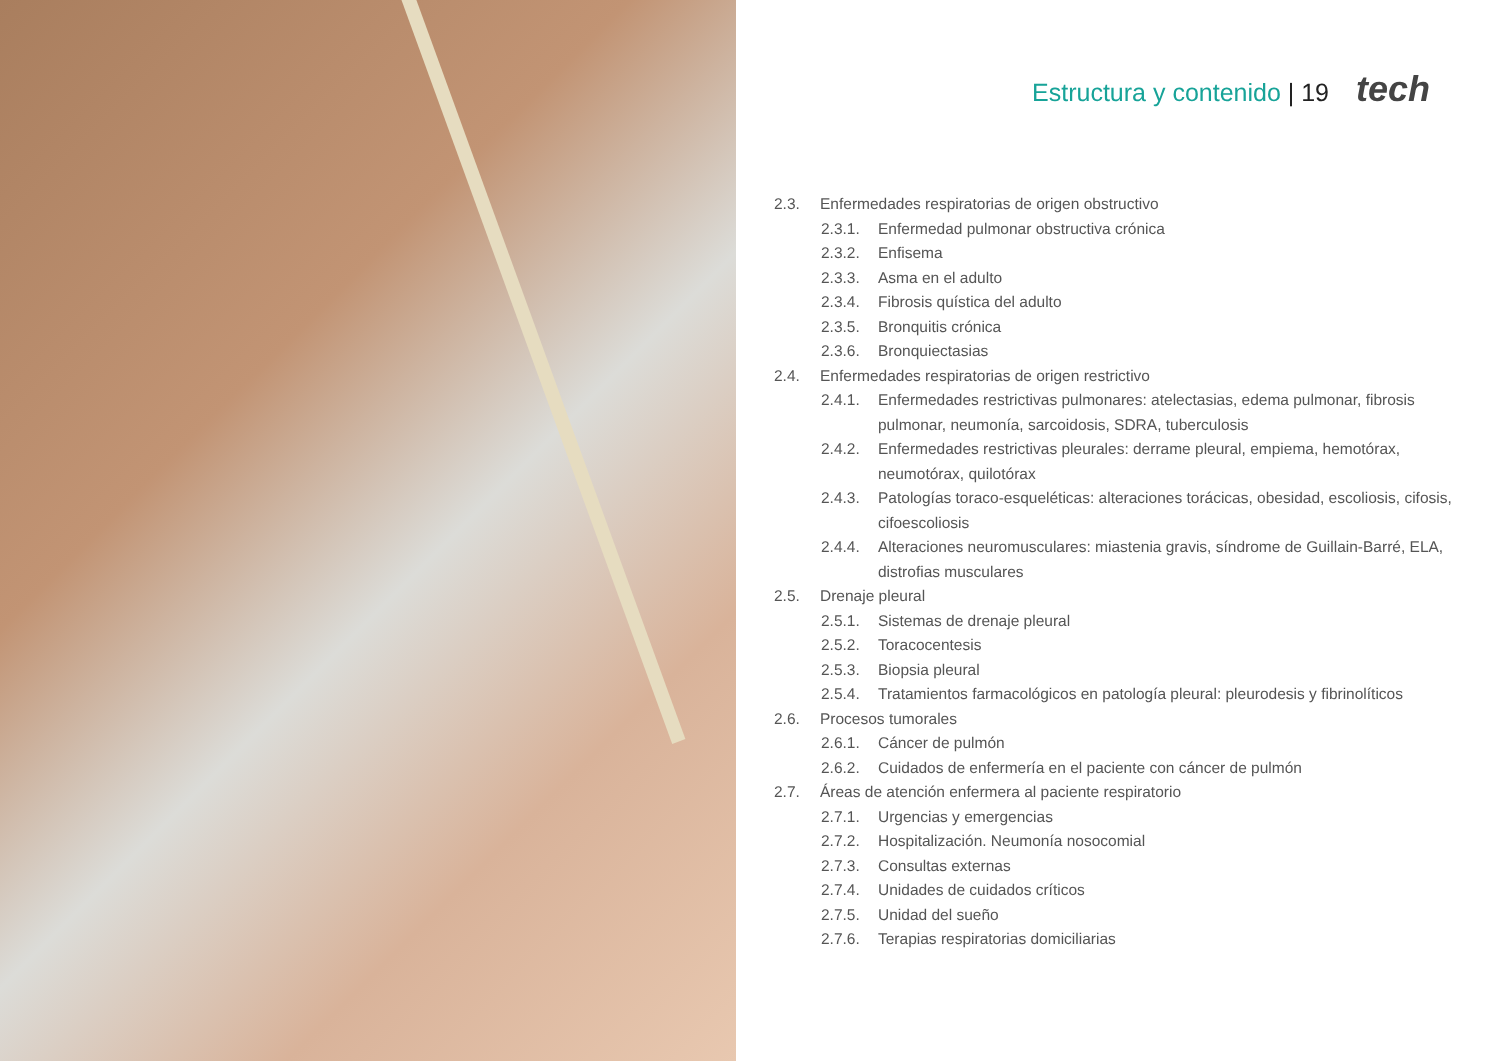Estructura y contenido | 19 tech
2.3. Enfermedades respiratorias de origen obstructivo
2.3.1. Enfermedad pulmonar obstructiva crónica
2.3.2. Enfisema
2.3.3. Asma en el adulto
2.3.4. Fibrosis quística del adulto
2.3.5. Bronquitis crónica
2.3.6. Bronquiectasias
2.4. Enfermedades respiratorias de origen restrictivo
2.4.1. Enfermedades restrictivas pulmonares: atelectasias, edema pulmonar, fibrosis pulmonar, neumonía, sarcoidosis, SDRA, tuberculosis
2.4.2. Enfermedades restrictivas pleurales: derrame pleural, empiema, hemotórax, neumotórax, quilotórax
2.4.3. Patologías toraco-esqueléticas: alteraciones torácicas, obesidad, escoliosis, cifosis, cifoescoliosis
2.4.4. Alteraciones neuromusculares: miastenia gravis, síndrome de Guillain-Barré, ELA, distrofias musculares
2.5. Drenaje pleural
2.5.1. Sistemas de drenaje pleural
2.5.2. Toracocentesis
2.5.3. Biopsia pleural
2.5.4. Tratamientos farmacológicos en patología pleural: pleurodesis y fibrinolíticos
2.6. Procesos tumorales
2.6.1. Cáncer de pulmón
2.6.2. Cuidados de enfermería en el paciente con cáncer de pulmón
2.7. Áreas de atención enfermera al paciente respiratorio
2.7.1. Urgencias y emergencias
2.7.2. Hospitalización. Neumonía nosocomial
2.7.3. Consultas externas
2.7.4. Unidades de cuidados críticos
2.7.5. Unidad del sueño
2.7.6. Terapias respiratorias domiciliarias